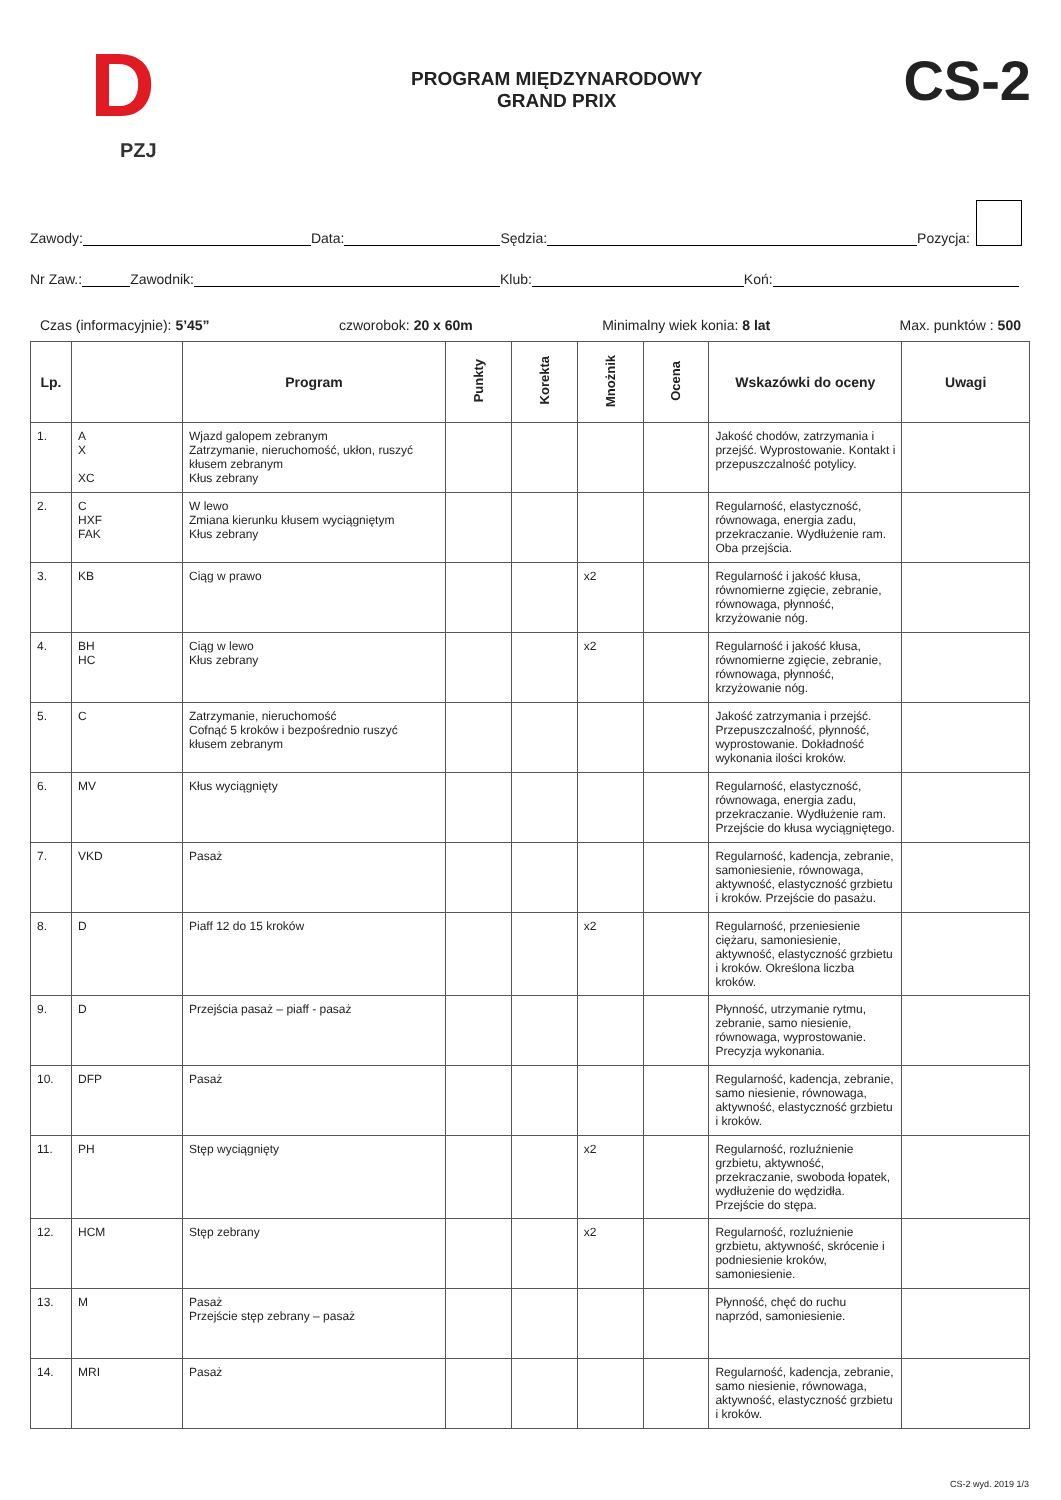D
PZJ
PROGRAM MIĘDZYNARODOWY
GRAND PRIX
CS-2
Zawody: Data: Sędzia: Pozycja:
Nr Zaw.: Zawodnik: Klub: Koń:
Czas (informacyjnie): 5’45” czworobok: 20 x 60m Minimalny wiek konia: 8 lat Max. punktów : 500
| Lp. | | Program | Punkty | Korekta | Mnożnik | Ocena | Wskazówki do oceny | Uwagi |
| --- | --- | --- | --- | --- | --- | --- | --- | --- |
| 1. | A X XC | Wjazd galopem zebranym Zatrzymanie, nieruchomość, ukłon, ruszyć kłusem zebranym Kłus zebrany | | | | | Jakość chodów, zatrzymania i przejść. Wyprostowanie. Kontakt i przepuszczalność potylicy. | |
| 2. | C HXF FAK | W lewo Zmiana kierunku kłusem wyciągniętym Kłus zebrany | | | | | Regularność, elastyczność, równowaga, energia zadu, przekraczanie. Wydłużenie ram. Oba przejścia. | |
| 3. | KB | Ciąg w prawo | | | x2 | | Regularność i jakość kłusa, równomierne zgięcie, zebranie, równowaga, płynność, krzyżowanie nóg. | |
| 4. | BH HC | Ciąg w lewo Kłus zebrany | | | x2 | | Regularność i jakość kłusa, równomierne zgięcie, zebranie, równowaga, płynność, krzyżowanie nóg. | |
| 5. | C | Zatrzymanie, nieruchomość Cofnąć 5 kroków i bezpośrednio ruszyć kłusem zebranym | | | | | Jakość zatrzymania i przejść. Przepuszczalność, płynność, wyprostowanie. Dokładność wykonania ilości kroków. | |
| 6. | MV | Kłus wyciągnięty | | | | | Regularność, elastyczność, równowaga, energia zadu, przekraczanie. Wydłużenie ram. Przejście do kłusa wyciągniętego. | |
| 7. | VKD | Pasaż | | | | | Regularność, kadencja, zebranie, samoniesienie, równowaga, aktywność, elastyczność grzbietu i kroków. Przejście do pasażu. | |
| 8. | D | Piaff 12 do 15 kroków | | | x2 | | Regularność, przeniesienie ciężaru, samoniesienie, aktywność, elastyczność grzbietu i kroków. Określona liczba kroków. | |
| 9. | D | Przejścia pasaż – piaff - pasaż | | | | | Płynność, utrzymanie rytmu, zebranie, samo niesienie, równowaga, wyprostowanie. Precyzja wykonania. | |
| 10. | DFP | Pasaż | | | | | Regularność, kadencja, zebranie, samo niesienie, równowaga, aktywność, elastyczność grzbietu i kroków. | |
| 11. | PH | Stęp wyciągnięty | | | x2 | | Regularność, rozluźnienie grzbietu, aktywność, przekraczanie, swoboda łopatek, wydłużenie do wędzidła. Przejście do stępa. | |
| 12. | HCM | Stęp zebrany | | | x2 | | Regularność, rozluźnienie grzbietu, aktywność, skrócenie i podniesienie kroków, samoniesienie. | |
| 13. | M | Pasaż Przejście stęp zebrany – pasaż | | | | | Płynność, chęć do ruchu naprzód, samoniesienie. | |
| 14. | MRI | Pasaż | | | | | Regularność, kadencja, zebranie, samo niesienie, równowaga, aktywność, elastyczność grzbietu i kroków. | |
CS-2 wyd. 2019 1/3